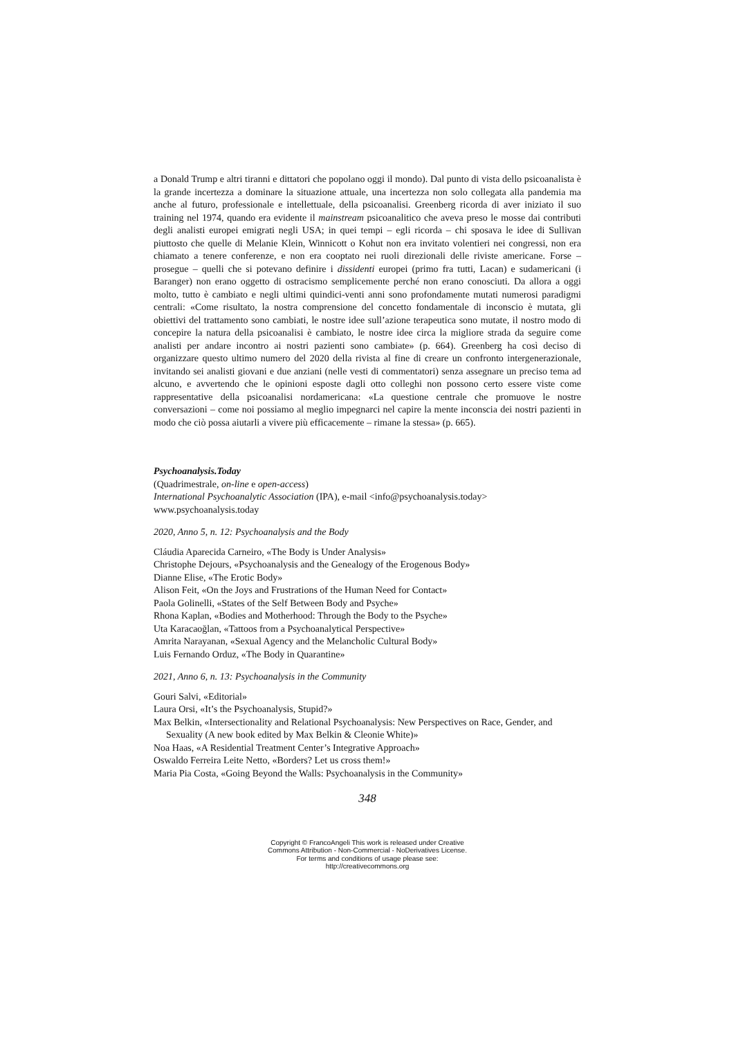a Donald Trump e altri tiranni e dittatori che popolano oggi il mondo). Dal punto di vista dello psicoanalista è la grande incertezza a dominare la situazione attuale, una incertezza non solo collegata alla pandemia ma anche al futuro, professionale e intellettuale, della psicoanalisi. Greenberg ricorda di aver iniziato il suo training nel 1974, quando era evidente il mainstream psicoanalitico che aveva preso le mosse dai contributi degli analisti europei emigrati negli USA; in quei tempi – egli ricorda – chi sposava le idee di Sullivan piuttosto che quelle di Melanie Klein, Winnicott o Kohut non era invitato volentieri nei congressi, non era chiamato a tenere conferenze, e non era cooptato nei ruoli direzionali delle riviste americane. Forse – prosegue – quelli che si potevano definire i dissidenti europei (primo fra tutti, Lacan) e sudamericani (i Baranger) non erano oggetto di ostracismo semplicemente perché non erano conosciuti. Da allora a oggi molto, tutto è cambiato e negli ultimi quindici-venti anni sono profondamente mutati numerosi paradigmi centrali: «Come risultato, la nostra comprensione del concetto fondamentale di inconscio è mutata, gli obiettivi del trattamento sono cambiati, le nostre idee sull’azione terapeutica sono mutate, il nostro modo di concepire la natura della psicoanalisi è cambiato, le nostre idee circa la migliore strada da seguire come analisti per andare incontro ai nostri pazienti sono cambiate» (p. 664). Greenberg ha così deciso di organizzare questo ultimo numero del 2020 della rivista al fine di creare un confronto intergenerazionale, invitando sei analisti giovani e due anziani (nelle vesti di commentatori) senza assegnare un preciso tema ad alcuno, e avvertendo che le opinioni esposte dagli otto colleghi non possono certo essere viste come rappresentative della psicoanalisi nordamericana: «La questione centrale che promuove le nostre conversazioni – come noi possiamo al meglio impegnarci nel capire la mente inconscia dei nostri pazienti in modo che ciò possa aiutarli a vivere più efficacemente – rimane la stessa» (p. 665).
Psychoanalysis.Today
(Quadrimestrale, on-line e open-access)
International Psychoanalytic Association (IPA), e-mail <info@psychoanalysis.today>
www.psychoanalysis.today
2020, Anno 5, n. 12: Psychoanalysis and the Body
Cláudia Aparecida Carneiro, «The Body is Under Analysis»
Christophe Dejours, «Psychoanalysis and the Genealogy of the Erogenous Body»
Dianne Elise, «The Erotic Body»
Alison Feit, «On the Joys and Frustrations of the Human Need for Contact»
Paola Golinelli, «States of the Self Between Body and Psyche»
Rhona Kaplan, «Bodies and Motherhood: Through the Body to the Psyche»
Uta Karacaoğlan, «Tattoos from a Psychoanalytical Perspective»
Amrita Narayanan, «Sexual Agency and the Melancholic Cultural Body»
Luis Fernando Orduz, «The Body in Quarantine»
2021, Anno 6, n. 13: Psychoanalysis in the Community
Gouri Salvi, «Editorial»
Laura Orsi, «It’s the Psychoanalysis, Stupid?»
Max Belkin, «Intersectionality and Relational Psychoanalysis: New Perspectives on Race, Gender, and Sexuality (A new book edited by Max Belkin & Cleonie White)»
Noa Haas, «A Residential Treatment Center’s Integrative Approach»
Oswaldo Ferreira Leite Netto, «Borders? Let us cross them!»
Maria Pia Costa, «Going Beyond the Walls: Psychoanalysis in the Community»
348
Copyright © FrancoAngeli This work is released under Creative
Commons Attribution - Non-Commercial - NoDerivatives License.
For terms and conditions of usage please see:
http://creativecommons.org